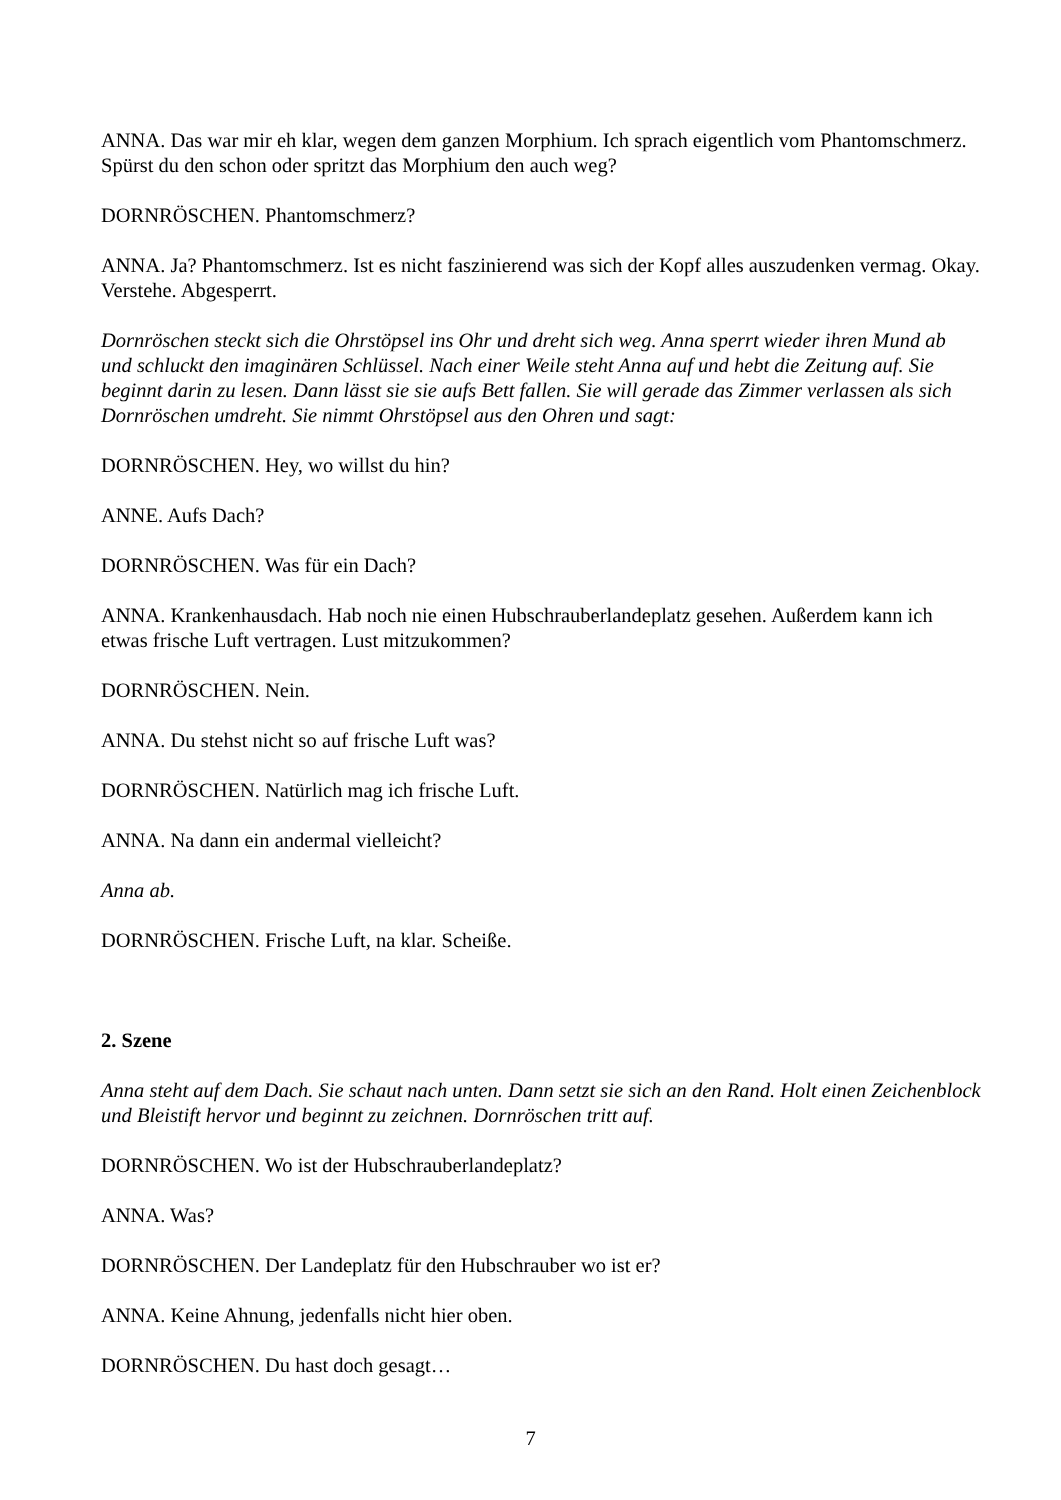ANNA. Das war mir eh klar, wegen dem ganzen Morphium. Ich sprach eigentlich vom Phantomschmerz. Spürst du den schon oder spritzt das Morphium den auch weg?
DORNRÖSCHEN. Phantomschmerz?
ANNA. Ja? Phantomschmerz. Ist es nicht faszinierend was sich der Kopf alles auszudenken vermag. Okay. Verstehe. Abgesperrt.
Dornröschen steckt sich die Ohrstöpsel ins Ohr und dreht sich weg. Anna sperrt wieder ihren Mund ab und schluckt den imaginären Schlüssel. Nach einer Weile steht Anna auf und hebt die Zeitung auf. Sie beginnt darin zu lesen. Dann lässt sie sie aufs Bett fallen. Sie will gerade das Zimmer verlassen als sich Dornröschen umdreht. Sie nimmt Ohrstöpsel aus den Ohren und sagt:
DORNRÖSCHEN. Hey, wo willst du hin?
ANNE. Aufs Dach?
DORNRÖSCHEN. Was für ein Dach?
ANNA. Krankenhausdach. Hab noch nie einen Hubschrauberlandeplatz gesehen. Außerdem kann ich etwas frische Luft vertragen. Lust mitzukommen?
DORNRÖSCHEN. Nein.
ANNA. Du stehst nicht so auf frische Luft was?
DORNRÖSCHEN. Natürlich mag ich frische Luft.
ANNA. Na dann ein andermal vielleicht?
Anna ab.
DORNRÖSCHEN. Frische Luft, na klar. Scheiße.
2. Szene
Anna steht auf dem Dach. Sie schaut nach unten. Dann setzt sie sich an den Rand. Holt einen Zeichenblock und Bleistift hervor und beginnt zu zeichnen. Dornröschen tritt auf.
DORNRÖSCHEN. Wo ist der Hubschrauberlandeplatz?
ANNA. Was?
DORNRÖSCHEN. Der Landeplatz für den Hubschrauber wo ist er?
ANNA. Keine Ahnung, jedenfalls nicht hier oben.
DORNRÖSCHEN. Du hast doch gesagt…
7